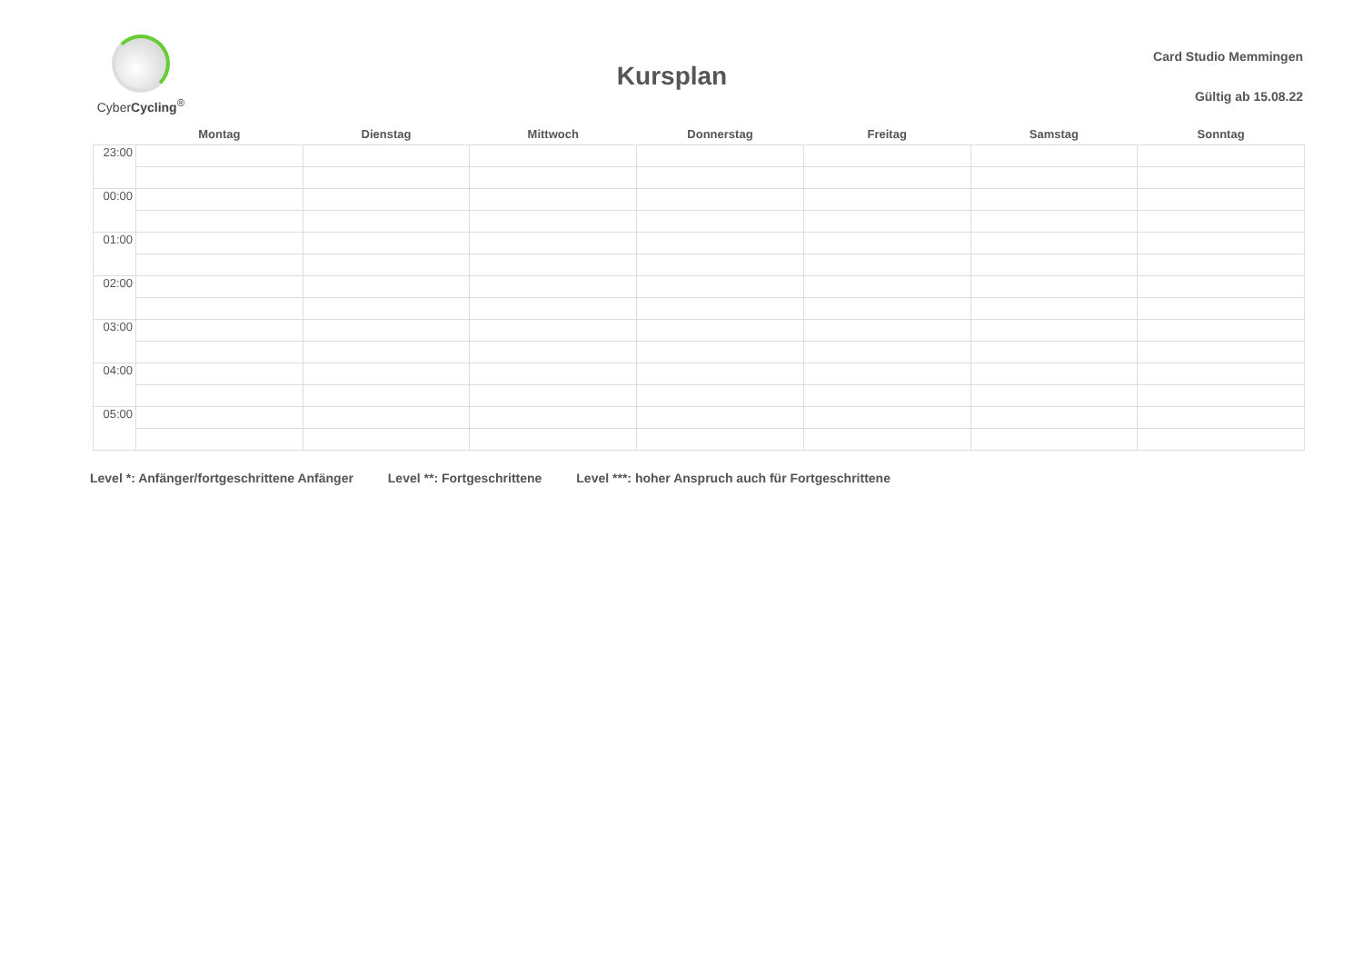CyberCycling<sup>®</sup>
Kursplan
Card Studio Memmingen
Gültig ab 15.08.22
| | Montag | Dienstag | Mittwoch | Donnerstag | Freitag | Samstag | Sonntag |
| --- | --- | --- | --- | --- | --- | --- | --- |
| 23:00 | | | | | | | |
| 00:00 | | | | | | | |
| 01:00 | | | | | | | |
| 02:00 | | | | | | | |
| 03:00 | | | | | | | |
| 04:00 | | | | | | | |
| 05:00 | | | | | | | |
Level *: Anfänger/fortgeschrittene Anfänger Level **: Fortgeschrittene Level ***: hoher Anspruch auch für Fortgeschrittene